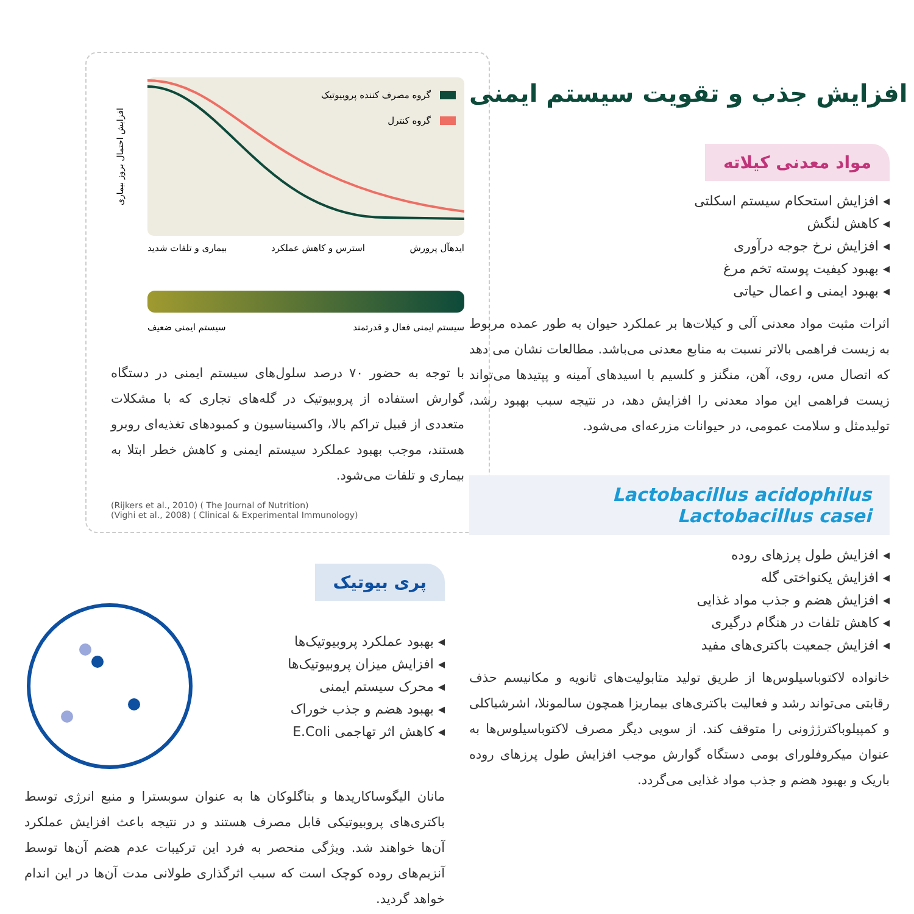گروه مصرف کننده پروبیوتیک
گروه کنترل
افزایش احتمال بروز بیماری
ایدهآل پرورش
استرس و کاهش عملکرد
بیماری و تلفات شدید
سیستم ایمنی فعال و قدرتمند
سیستم ایمنی ضعیف
با توجه به حضور ۷۰ درصد سلول‌های سیستم ایمنی در دستگاه گوارش استفاده از پروبیوتیک در گله‌های تجاری که با مشکلات متعددی از قبیل تراکم بالا، واکسیناسیون و کمبودهای تغذیه‌ای روبرو هستند، موجب بهبود عملکرد سیستم ایمنی و کاهش خطر ابتلا به بیماری و تلفات می‌شود.
(Rijkers et al., 2010) ( The Journal of Nutrition)
(Vighi et al., 2008) ( Clinical & Experimental Immunology)
پری بیوتیک
◂ بهبود عملکرد پروبیوتیک‌ها
◂ افزایش میزان پروبیوتیک‌ها
◂ محرک سیستم ایمنی
◂ بهبود هضم و جذب خوراک
◂ کاهش اثر تهاجمی E.Coli
مانان الیگوساکاریدها و بتاگلوکان ها به عنوان سوبسترا و منبع انرژی توسط باکتری‌های پروبیوتیکی قابل مصرف هستند و در نتیجه باعث افزایش عملکرد آن‌ها خواهند شد. ویژگی منحصر به فرد این ترکیبات عدم هضم آن‌ها توسط آنزیم‌های روده کوچک است که سبب اثرگذاری طولانی مدت آن‌ها در این اندام خواهد گردید.
افزایش جذب و تقویت سیستم ایمنی
مواد معدنی کیلاته
◂ افزایش استحکام سیستم اسکلتی
◂ کاهش لنگش
◂ افزایش نرخ جوجه درآوری
◂ بهبود کیفیت پوسته تخم مرغ
◂ بهبود ایمنی و اعمال حیاتی
اثرات مثبت مواد معدنی آلی و کیلات‌ها بر عملکرد حیوان به طور عمده مربوط به زیست فراهمی بالاتر نسبت به منابع معدنی می‌باشد. مطالعات نشان می دهد که اتصال مس، روی، آهن، منگنز و کلسیم با اسیدهای آمینه و پپتیدها می‌تواند زیست فراهمی این مواد معدنی را افزایش دهد، در نتیجه سبب بهبود رشد، تولیدمثل و سلامت عمومی، در حیوانات مزرعه‌ای می‌شود.
Lactobacillus acidophilus
Lactobacillus casei
◂ افزایش طول پرزهای روده
◂ افزایش یکنواختی گله
◂ افزایش هضم و جذب مواد غذایی
◂ کاهش تلفات در هنگام درگیری
◂ افزایش جمعیت باکتری‌های مفید
خانواده لاکتوباسیلوس‌ها از طریق تولید متابولیت‌های ثانویه و مکانیسم حذف رقابتی می‌تواند رشد و فعالیت باکتری‌های بیماریزا همچون سالمونلا، اشرشیاکلی و کمپیلوباکترژژونی را متوقف کند. از سویی دیگر مصرف لاکتوباسیلوس‌ها به عنوان میکروفلورای بومی دستگاه گوارش موجب افزایش طول پرزهای روده باریک و بهبود هضم و جذب مواد غذایی می‌گردد.